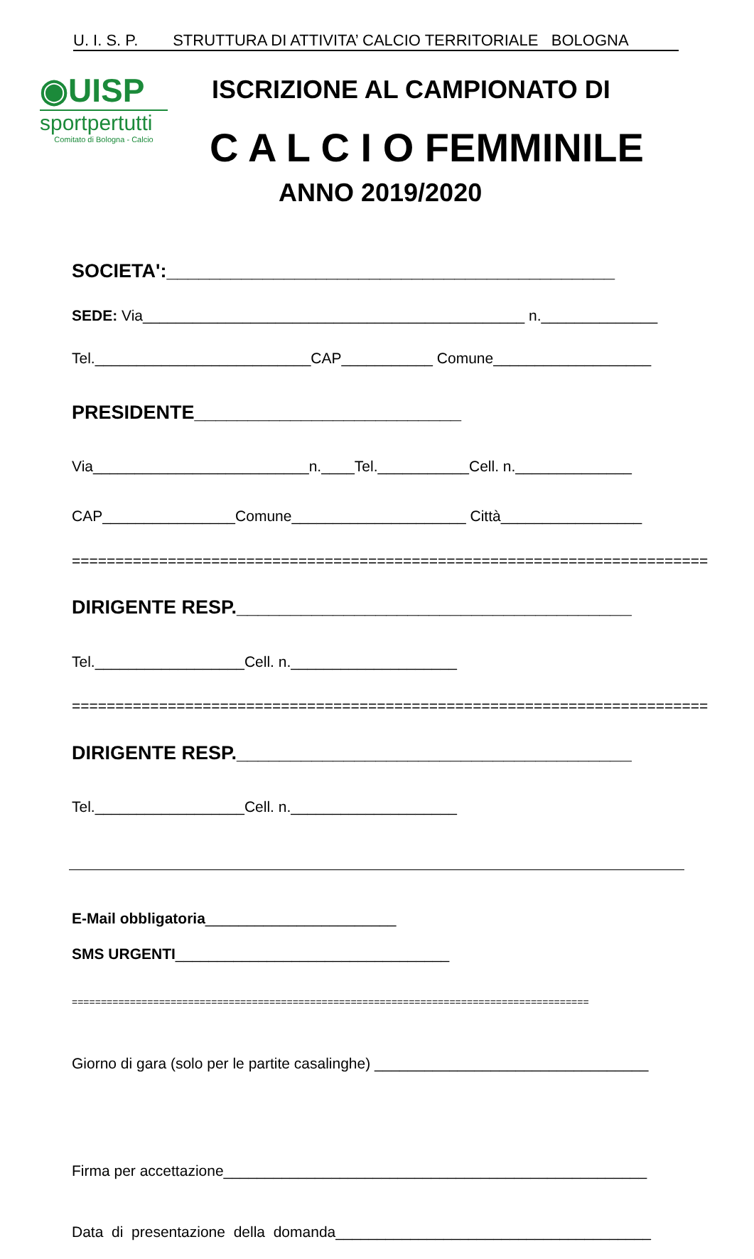U. I. S. P. STRUTTURA DI ATTIVITA’ CALCIO TERRITORIALE BOLOGNA
◉UISP
sportpertutti
Comitato di Bologna - Calcio
ISCRIZIONE AL CAMPIONATO DI
C A L C I O FEMMINILE
ANNO 2019/2020
SOCIETA':__________________________________________
SEDE: Via______________________________________________ n.______________
Tel.__________________________CAP___________ Comune___________________
PRESIDENTE_________________________
Via__________________________n.____Tel.___________Cell. n.______________
CAP________________Comune_____________________ Città_________________
=========================================================================
DIRIGENTE RESP._____________________________________
Tel.__________________Cell. n.____________________
=========================================================================
DIRIGENTE RESP._____________________________________
Tel.__________________Cell. n.____________________
E-Mail obbligatoria_______________________
SMS URGENTI_________________________________
=========================================================================================
Giorno di gara (solo per le partite casalinghe) _________________________________
Firma per accettazione___________________________________________________
Data di presentazione della domanda______________________________________